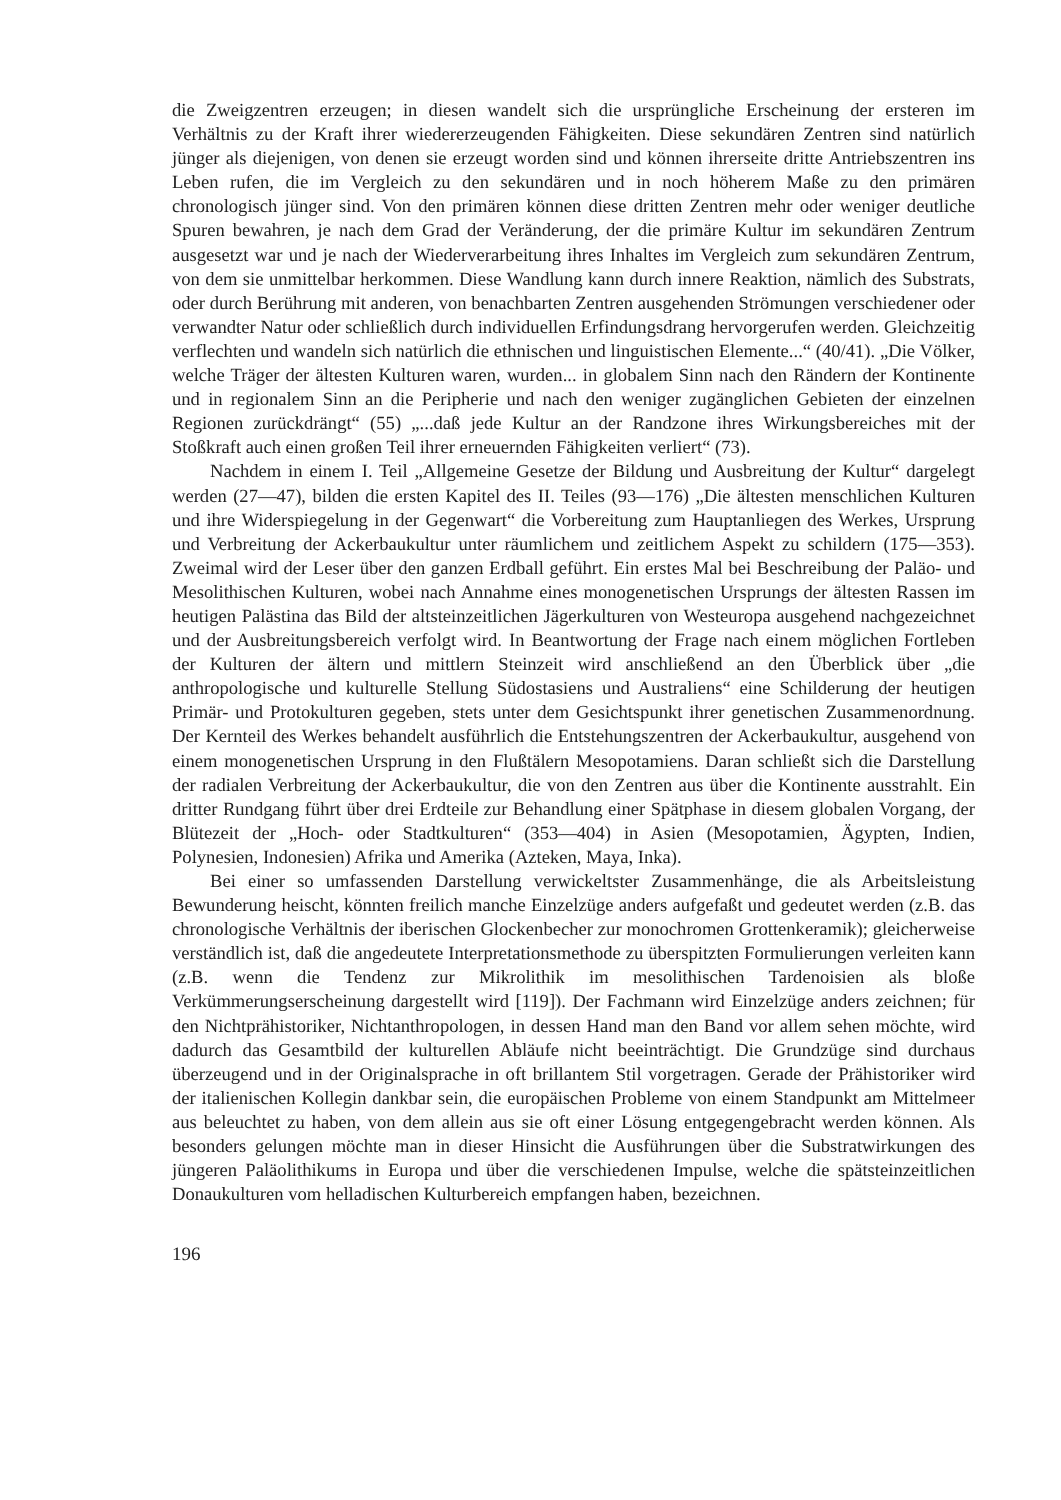die Zweigzentren erzeugen; in diesen wandelt sich die ursprüngliche Erscheinung der ersteren im Verhältnis zu der Kraft ihrer wiedererzeugenden Fähigkeiten. Diese sekundären Zentren sind natürlich jünger als diejenigen, von denen sie erzeugt worden sind und können ihrerseite dritte Antriebszentren ins Leben rufen, die im Vergleich zu den sekundären und in noch höherem Maße zu den primären chronologisch jünger sind. Von den primären können diese dritten Zentren mehr oder weniger deutliche Spuren bewahren, je nach dem Grad der Veränderung, der die primäre Kultur im sekundären Zentrum ausgesetzt war und je nach der Wiederverarbeitung ihres Inhaltes im Vergleich zum sekundären Zentrum, von dem sie unmittelbar herkommen. Diese Wandlung kann durch innere Reaktion, nämlich des Substrats, oder durch Berührung mit anderen, von benachbarten Zentren ausgehenden Strömungen verschiedener oder verwandter Natur oder schließlich durch individuellen Erfindungsdrang hervorgerufen werden. Gleichzeitig verflechten und wandeln sich natürlich die ethnischen und linguistischen Elemente...“ (40/41). „Die Völker, welche Träger der ältesten Kulturen waren, wurden... in globalem Sinn nach den Rändern der Kontinente und in regionalem Sinn an die Peripherie und nach den weniger zugänglichen Gebieten der einzelnen Regionen zurückdrängt“ (55) „...daß jede Kultur an der Randzone ihres Wirkungsbereiches mit der Stoßkraft auch einen großen Teil ihrer erneuernden Fähigkeiten verliert“ (73).
Nachdem in einem I. Teil „Allgemeine Gesetze der Bildung und Ausbreitung der Kultur“ dargelegt werden (27—47), bilden die ersten Kapitel des II. Teiles (93—176) „Die ältesten menschlichen Kulturen und ihre Widerspiegelung in der Gegenwart“ die Vorbereitung zum Hauptanliegen des Werkes, Ursprung und Verbreitung der Ackerbaukultur unter räumlichem und zeitlichem Aspekt zu schildern (175—353). Zweimal wird der Leser über den ganzen Erdball geführt. Ein erstes Mal bei Beschreibung der Paläo- und Mesolithischen Kulturen, wobei nach Annahme eines monogenetischen Ursprungs der ältesten Rassen im heutigen Palästina das Bild der altsteinzeitlichen Jägerkulturen von Westeuropa ausgehend nachgezeichnet und der Ausbreitungsbereich verfolgt wird. In Beantwortung der Frage nach einem möglichen Fortleben der Kulturen der ältern und mittlern Steinzeit wird anschließend an den Überblick über „die anthropologische und kulturelle Stellung Südostasiens und Australiens“ eine Schilderung der heutigen Primär- und Protokulturen gegeben, stets unter dem Gesichtspunkt ihrer genetischen Zusammenordnung. Der Kernteil des Werkes behandelt ausführlich die Entstehungszentren der Ackerbaukultur, ausgehend von einem monogenetischen Ursprung in den Flußtälern Mesopotamiens. Daran schließt sich die Darstellung der radialen Verbreitung der Ackerbaukultur, die von den Zentren aus über die Kontinente ausstrahlt. Ein dritter Rundgang führt über drei Erdteile zur Behandlung einer Spätphase in diesem globalen Vorgang, der Blütezeit der „Hoch- oder Stadtkulturen“ (353—404) in Asien (Mesopotamien, Ägypten, Indien, Polynesien, Indonesien) Afrika und Amerika (Azteken, Maya, Inka).
Bei einer so umfassenden Darstellung verwickeltster Zusammenhänge, die als Arbeitsleistung Bewunderung heischt, könnten freilich manche Einzelzüge anders aufgefaßt und gedeutet werden (z.B. das chronologische Verhältnis der iberischen Glockenbecher zur monochromen Grottenkeramik); gleicherweise verständlich ist, daß die angedeutete Interpretationsmethode zu überspitzten Formulierungen verleiten kann (z.B. wenn die Tendenz zur Mikrolithik im mesolithischen Tardenoisien als bloße Verkümmerungserscheinung dargestellt wird [119]). Der Fachmann wird Einzelzüge anders zeichnen; für den Nichtprähistoriker, Nichtanthropologen, in dessen Hand man den Band vor allem sehen möchte, wird dadurch das Gesamtbild der kulturellen Abläufe nicht beeinträchtigt. Die Grundzüge sind durchaus überzeugend und in der Originalsprache in oft brillantem Stil vorgetragen. Gerade der Prähistoriker wird der italienischen Kollegin dankbar sein, die europäischen Probleme von einem Standpunkt am Mittelmeer aus beleuchtet zu haben, von dem allein aus sie oft einer Lösung entgegengebracht werden können. Als besonders gelungen möchte man in dieser Hinsicht die Ausführungen über die Substratwirkungen des jüngeren Paläolithikums in Europa und über die verschiedenen Impulse, welche die spätsteinzeitlichen Donaukulturen vom helladischen Kulturbereich empfangen haben, bezeichnen.
196